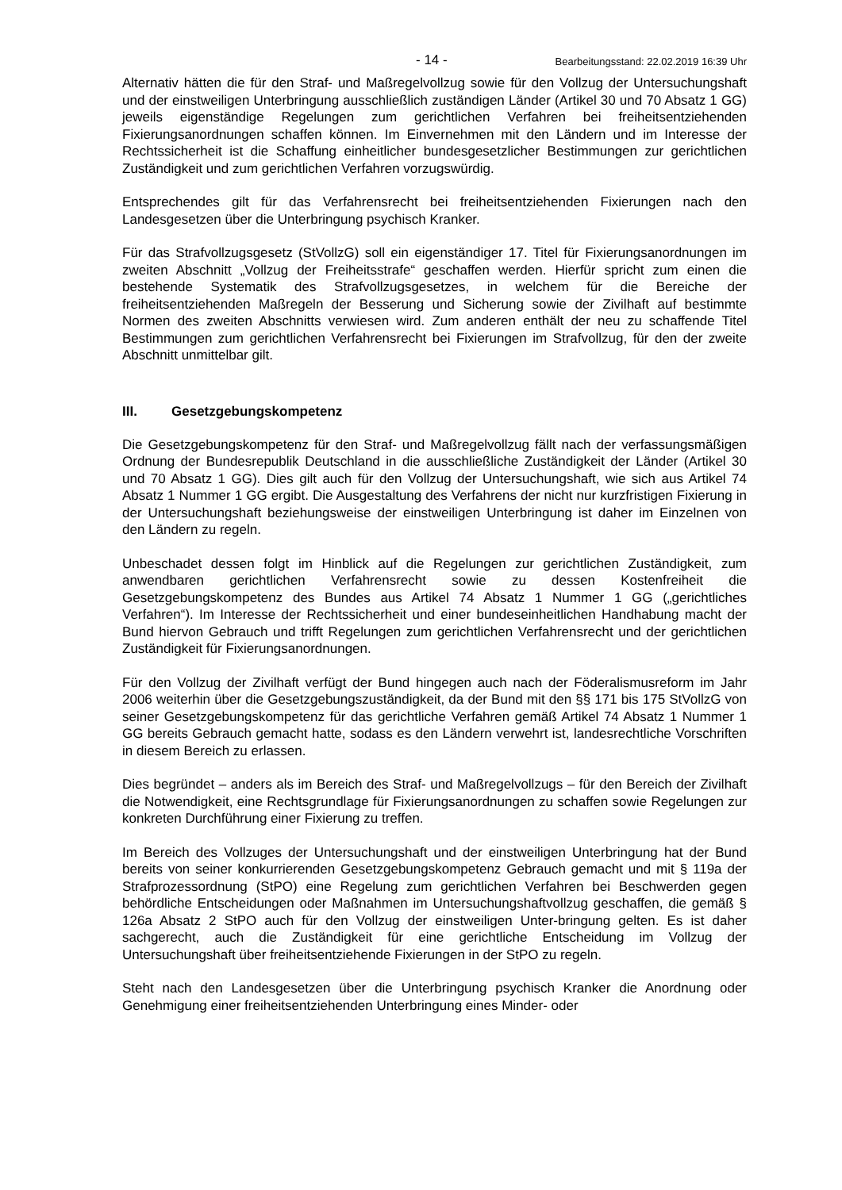- 14 - Bearbeitungsstand: 22.02.2019 16:39 Uhr
Alternativ hätten die für den Straf- und Maßregelvollzug sowie für den Vollzug der Untersuchungshaft und der einstweiligen Unterbringung ausschließlich zuständigen Länder (Artikel 30 und 70 Absatz 1 GG) jeweils eigenständige Regelungen zum gerichtlichen Verfahren bei freiheitsentziehenden Fixierungsanordnungen schaffen können. Im Einvernehmen mit den Ländern und im Interesse der Rechtssicherheit ist die Schaffung einheitlicher bundesgesetzlicher Bestimmungen zur gerichtlichen Zuständigkeit und zum gerichtlichen Verfahren vorzugswürdig.
Entsprechendes gilt für das Verfahrensrecht bei freiheitsentziehenden Fixierungen nach den Landesgesetzen über die Unterbringung psychisch Kranker.
Für das Strafvollzugsgesetz (StVollzG) soll ein eigenständiger 17. Titel für Fixierungsanordnungen im zweiten Abschnitt „Vollzug der Freiheitsstrafe“ geschaffen werden. Hierfür spricht zum einen die bestehende Systematik des Strafvollzugsgesetzes, in welchem für die Bereiche der freiheitsentziehenden Maßregeln der Besserung und Sicherung sowie der Zivilhaft auf bestimmte Normen des zweiten Abschnitts verwiesen wird. Zum anderen enthält der neu zu schaffende Titel Bestimmungen zum gerichtlichen Verfahrensrecht bei Fixierungen im Strafvollzug, für den der zweite Abschnitt unmittelbar gilt.
III. Gesetzgebungskompetenz
Die Gesetzgebungskompetenz für den Straf- und Maßregelvollzug fällt nach der verfassungsmäßigen Ordnung der Bundesrepublik Deutschland in die ausschließliche Zuständigkeit der Länder (Artikel 30 und 70 Absatz 1 GG). Dies gilt auch für den Vollzug der Untersuchungshaft, wie sich aus Artikel 74 Absatz 1 Nummer 1 GG ergibt. Die Ausgestaltung des Verfahrens der nicht nur kurzfristigen Fixierung in der Untersuchungshaft beziehungsweise der einstweiligen Unterbringung ist daher im Einzelnen von den Ländern zu regeln.
Unbeschadet dessen folgt im Hinblick auf die Regelungen zur gerichtlichen Zuständigkeit, zum anwendbaren gerichtlichen Verfahrensrecht sowie zu dessen Kostenfreiheit die Gesetzgebungskompetenz des Bundes aus Artikel 74 Absatz 1 Nummer 1 GG („gerichtliches Verfahren“). Im Interesse der Rechtssicherheit und einer bundeseinheitlichen Handhabung macht der Bund hiervon Gebrauch und trifft Regelungen zum gerichtlichen Verfahrensrecht und der gerichtlichen Zuständigkeit für Fixierungsanordnungen.
Für den Vollzug der Zivilhaft verfügt der Bund hingegen auch nach der Föderalismusreform im Jahr 2006 weiterhin über die Gesetzgebungszuständigkeit, da der Bund mit den §§ 171 bis 175 StVollzG von seiner Gesetzgebungskompetenz für das gerichtliche Verfahren gemäß Artikel 74 Absatz 1 Nummer 1 GG bereits Gebrauch gemacht hatte, sodass es den Ländern verwehrt ist, landesrechtliche Vorschriften in diesem Bereich zu erlassen.
Dies begründet – anders als im Bereich des Straf- und Maßregelvollzugs – für den Bereich der Zivilhaft die Notwendigkeit, eine Rechtsgrundlage für Fixierungsanordnungen zu schaffen sowie Regelungen zur konkreten Durchführung einer Fixierung zu treffen.
Im Bereich des Vollzuges der Untersuchungshaft und der einstweiligen Unterbringung hat der Bund bereits von seiner konkurrierenden Gesetzgebungskompetenz Gebrauch gemacht und mit § 119a der Strafprozessordnung (StPO) eine Regelung zum gerichtlichen Verfahren bei Beschwerden gegen behördliche Entscheidungen oder Maßnahmen im Untersuchungshaftvollzug geschaffen, die gemäß § 126a Absatz 2 StPO auch für den Vollzug der einstweiligen Unter-bringung gelten. Es ist daher sachgerecht, auch die Zuständigkeit für eine gerichtliche Entscheidung im Vollzug der Untersuchungshaft über freiheitsentziehende Fixierungen in der StPO zu regeln.
Steht nach den Landesgesetzen über die Unterbringung psychisch Kranker die Anordnung oder Genehmigung einer freiheitsentziehenden Unterbringung eines Minder- oder